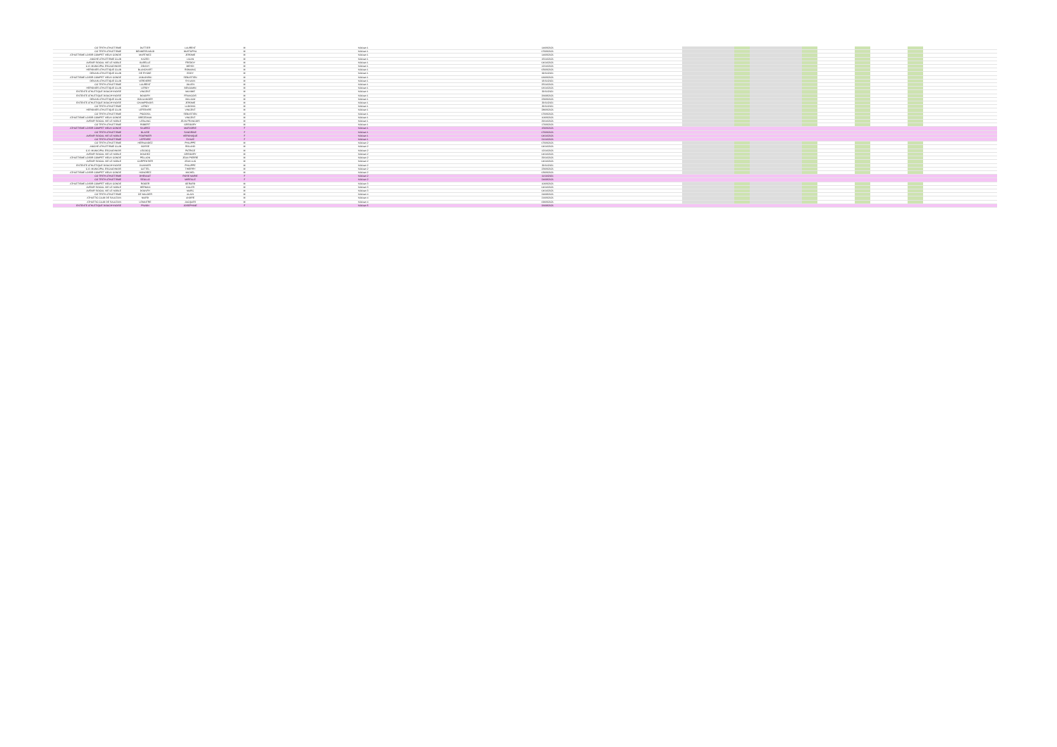| CO TRITH ATHLETISME | DUTTIER | LAURENT | M | Vétéran 1 | 14/09/2021 | | | | | | | | | | | |
| CO TRITH ATHLETISME | BENMESSAOUD | MUSTAPHA | M | Vétéran 1 | 07/09/2021 | | | | | | | | | | | |
| ATHLETISME LOISIR COMPET VIEUX CONDE | MARTINEZ | JEROME | M | Vétéran 1 | 14/09/2021 | | | | | | | | | | | |
| ANICHE ATHLETISME CLUB | KAZED | LILIAN | M | Vétéran 1 | 15/10/2021 | | | | | | | | | | | |
| AVENIR SOCIAL VIE LE NOBLE | BARELLE | FREDDY | M | Vétéran 1 | 04/10/2021 | | | | | | | | | | | |
| C.O. MUNICIPAL ESCAUDINOIS | ZIDANY | MEHDI | M | Vétéran 1 | 12/10/2021 | | | | | | | | | | | |
| HERGNIES ATHLETIQUE CLUB | BLANCHART | ROMAINC | M | Vétéran 1 | 05/09/2021 | | | | | | | | | | | |
| DENAIN ATHLETIQUE CLUB | DE RYCKE | EDDY | M | Vétéran 1 | 09/11/2021 | | | | | | | | | | | |
| ATHLETISME LOISIR COMPET VIEUX CONDE | JABLONSKI | SEBASTIEN | M | Vétéran 1 | 06/09/2021 | | | | | | | | | | | |
| DENAIN ATHLETIQUE CLUB | VERDIERE | SYLVAIN | M | Vétéran 1 | 03/11/2021 | | | | | | | | | | | |
| CO TRITH ATHLETISME | LAURENT | JULIEN | M | Vétéran 1 | 25/10/2021 | | | | | | | | | | | |
| HERGNIES ATHLETIQUE CLUB | LEROY | BENJAMIN | M | Vétéran 1 | 06/10/2021 | | | | | | | | | | | |
| ENTENTE ATHLETIQUE DOUCHYNOISE | VINCENT | MAXIME | M | Vétéran 1 | 29/11/2021 | | | | | | | | | | | |
| ENTENTE ATHLETIQUE DOUCHYNOISE | BOUDRY | FRANCOIS | M | Vétéran 1 | 26/08/2021 | | | | | | | | | | | |
| DENAIN ATHLETIQUE CLUB | BOULANGER | WILLIAM | M | Vétéran 1 | 23/09/2021 | | | | | | | | | | | |
| ENTENTE ATHLETIQUE DOUCHYNOISE | CHAMPENOIS | JEROME | M | Vétéran 1 | 29/11/2021 | | | | | | | | | | | |
| CO TRITH ATHLETISME | LEROY | LUDOVIC | M | Vétéran 1 | 29/11/2021 | | | | | | | | | | | |
| HERGNIES ATHLETIQUE CLUB | LEFEBVRE | VINCENT | M | Vétéran 1 | 28/09/2021 | | | | | | | | | | | |
| CO TRITH ATHLETISME | POIZOSA | SEBASTIEN | M | Vétéran 1 | 07/09/2021 | | | | | | | | | | | |
| ATHLETISME LOISIR COMPET VIEUX CONDE | BREZEWAK | VINCENT | M | Vétéran 1 | 10/09/2021 | | | | | | | | | | | |
| AVENIR SOCIAL VIE LE NOBLE | LEBLANC | JEAN FRANCOIS | M | Vétéran 1 | 29/10/2021 | | | | | | | | | | | |
| CO TRITH ATHLETISME | ROBERT | GREGORY | M | Vétéran 1 | 17/09/2021 | | | | | | | | | | | |
| ATHLETISME LOISIR COMPET VIEUX CONDE | SAUREZ | MARJORIE | F | Vétéran 1 | 15/09/2021 | | | | | | | | | | | |
| CO TRITH ATHLETISME | BLAISE | SANDRINE | F | Vétéran 1 | 07/09/2021 | | | | | | | | | | | |
| AVENIR SOCIAL VIE LE NOBLE | FOURNIER | VERONIQUE | F | Vétéran 1 | 04/10/2021 | | | | | | | | | | | |
| CO TRITH ATHLETISME | LEFEVRE | SYLVIE | F | Vétéran 1 | 21/10/2021 | | | | | | | | | | | |
| CO TRITH ATHLETISME | HERNANDEZ | PHILIPPE | M | Vétéran 2 | 07/09/2021 | | | | | | | | | | | |
| ANICHE ATHLETISME CLUB | GOSSE | ROLAND | M | Vétéran 2 | 04/10/2021 | | | | | | | | | | | |
| C.O. MUNICIPAL ESCAUDINOIS | LECOCQ | PATRICE | M | Vétéran 2 | 12/10/2021 | | | | | | | | | | | |
| AVENIR SOCIAL VIE LE NOBLE | DOUDEZ | GREGORY | M | Vétéran 2 | 04/10/2021 | | | | | | | | | | | |
| ATHLETISME LOISIR COMPET VIEUX CONDE | PELLION | JEAN PIERRE | M | Vétéran 2 | 29/10/2021 | | | | | | | | | | | |
| AVENIR SOCIAL VIE LE NOBLE | CARPENTIER | JEAN LUC | M | Vétéran 2 | 04/10/2021 | | | | | | | | | | | |
| ENTENTE ATHLETIQUE DOUCHYNOISE | DUVIVIER | PHILIPPE | M | Vétéran 2 | 29/11/2021 | | | | | | | | | | | |
| C.O. MUNICIPAL ESCAUDINOIS | CATTEL | THIERRY | M | Vétéran 2 | 23/09/2021 | | | | | | | | | | | |
| ATHLETISME LOISIR COMPET VIEUX CONDE | HONOREZ | MICHEL | M | Vétéran 2 | 03/09/2021 | | | | | | | | | | | |
| CO TRITH ATHLETISME | DHENAUT | ROSE MARIE | F | Vétéran 2 | 11/10/2021 | | | | | | | | | | | |
| CO TRITH ATHLETISME | SEULLO | MIREILLE | F | Vétéran 2 | 24/08/2021 | | | | | | | | | | | |
| ATHLETISME LOISIR COMPET VIEUX CONDE | ROGER | GERARD | M | Vétéran 3 | 10/09/2021 | | | | | | | | | | | |
| AVENIR SOCIAL VIE LE NOBLE | HERMAN | GILLES | M | Vétéran 3 | 04/10/2021 | | | | | | | | | | | |
| AVENIR SOCIAL VIE LE NOBLE | DOUVRY | MARC | M | Vétéran 3 | 04/10/2021 | | | | | | | | | | | |
| CO TRITH ATHLETISME | DE MALDER | ALAIN | M | Vétéran 4 | 24/08/2021 | | | | | | | | | | | |
| ATHLETIC CLUB DE SAULTAIN | NIARD | ANDRE | M | Vétéran 4 | 21/09/2021 | | | | | | | | | | | |
| ATHLETIC CLUB DE SAULTAIN | LEMAITRE | JACQUES | M | Vétéran 4 | 09/09/2021 | | | | | | | | | | | |
| ENTENTE ATHLETIQUE DOUCHYNOISE | PIWON | JOSEPHINE | F | Vétéran 5 | 26/08/2021 | | | | | | | | | | | |